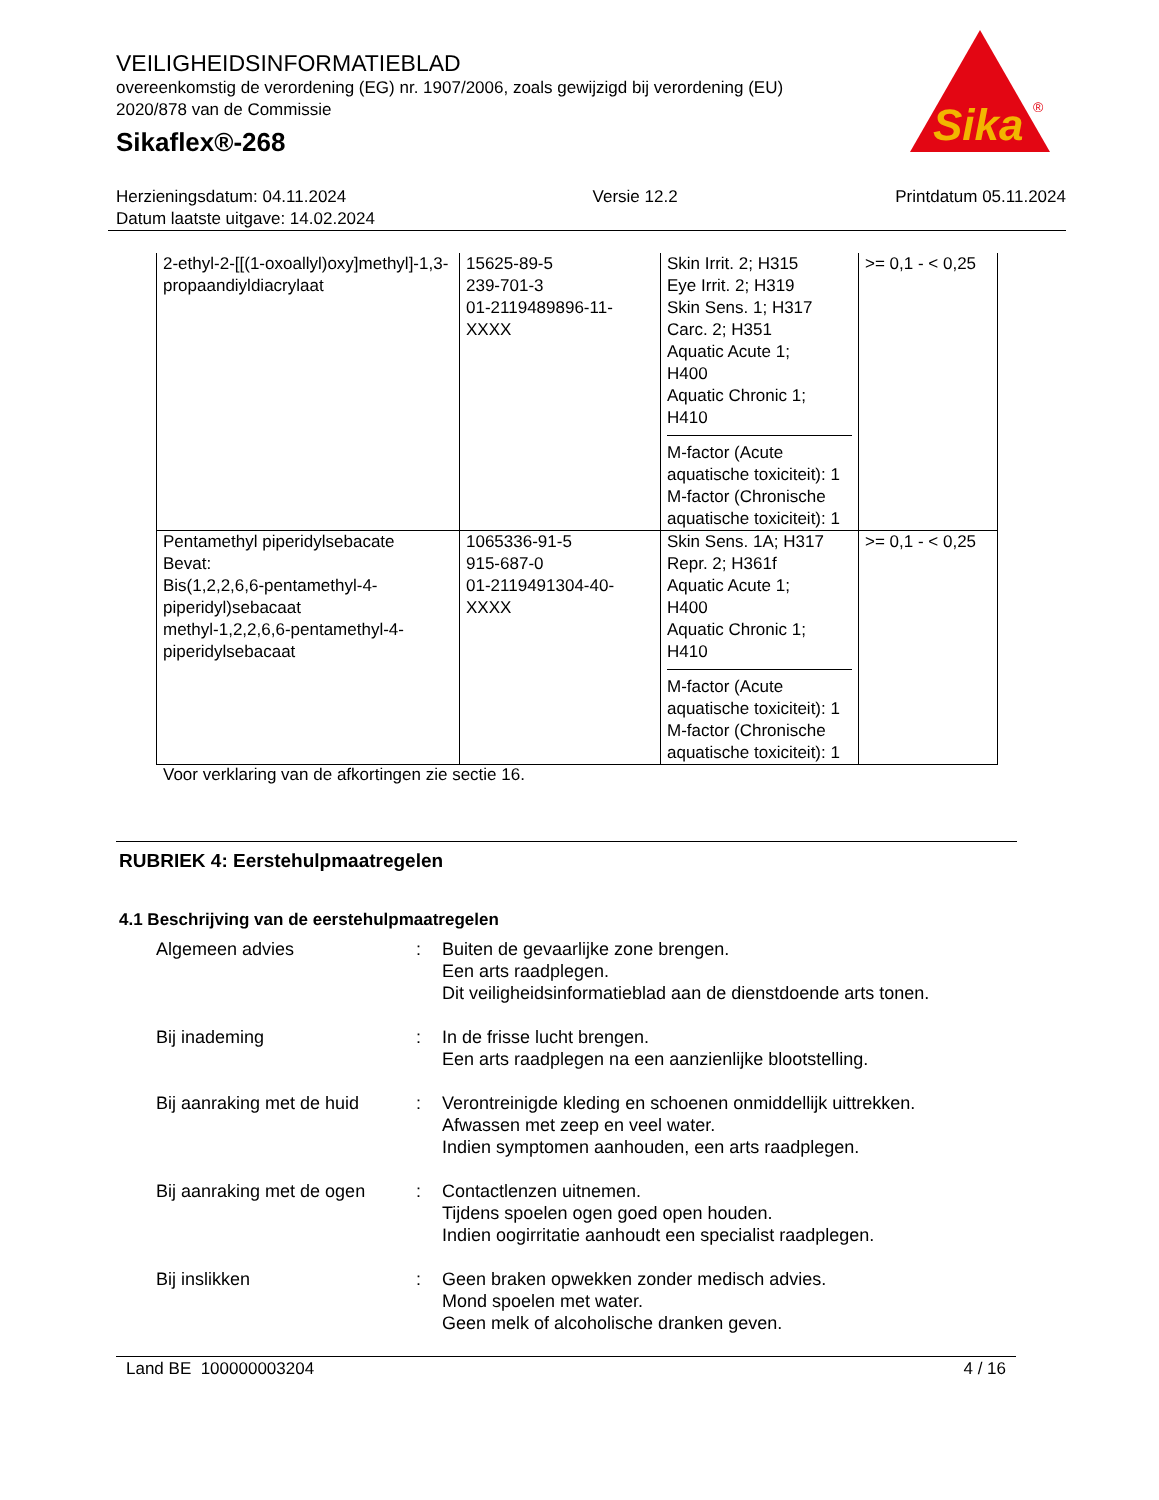VEILIGHEIDSINFORMATIEBLAD
overeenkomstig de verordening (EG) nr. 1907/2006, zoals gewijzigd bij verordening (EU) 2020/878 van de Commissie
Sikaflex®-268
Sika
®
Herzieningsdatum: 04.11.2024
Datum laatste uitgave: 14.02.2024
Versie 12.2 Printdatum 05.11.2024
| 2-ethyl-2-[[(1-oxoallyl)oxy]methyl]-1,3-propaandiyldiacrylaat | 15625-89-5 239-701-3 01-2119489896-11-XXXX | Skin Irrit. 2; H315 Eye Irrit. 2; H319 Skin Sens. 1; H317 Carc. 2; H351 Aquatic Acute 1; H400 Aquatic Chronic 1; H410 M-factor (Acute aquatische toxiciteit): 1 M-factor (Chronische aquatische toxiciteit): 1 | >= 0,1 - < 0,25 |
| Pentamethyl piperidylsebacate Bevat: Bis(1,2,2,6,6-pentamethyl-4- piperidyl)sebacaat methyl-1,2,2,6,6-pentamethyl-4-piperidylsebacaat | 1065336-91-5 915-687-0 01-2119491304-40-XXXX | Skin Sens. 1A; H317 Repr. 2; H361f Aquatic Acute 1; H400 Aquatic Chronic 1; H410 M-factor (Acute aquatische toxiciteit): 1 M-factor (Chronische aquatische toxiciteit): 1 | >= 0,1 - < 0,25 |
Voor verklaring van de afkortingen zie sectie 16.
RUBRIEK 4: Eerstehulpmaatregelen
4.1 Beschrijving van de eerstehulpmaatregelen
| Algemeen advies | : | Buiten de gevaarlijke zone brengen. Een arts raadplegen. Dit veiligheidsinformatieblad aan de dienstdoende arts tonen. |
| Bij inademing | : | In de frisse lucht brengen. Een arts raadplegen na een aanzienlijke blootstelling. |
| Bij aanraking met de huid | : | Verontreinigde kleding en schoenen onmiddellijk uittrekken. Afwassen met zeep en veel water. Indien symptomen aanhouden, een arts raadplegen. |
| Bij aanraking met de ogen | : | Contactlenzen uitnemen. Tijdens spoelen ogen goed open houden. Indien oogirritatie aanhoudt een specialist raadplegen. |
| Bij inslikken | : | Geen braken opwekken zonder medisch advies. Mond spoelen met water. Geen melk of alcoholische dranken geven. |
Land BE 100000003204 4 / 16